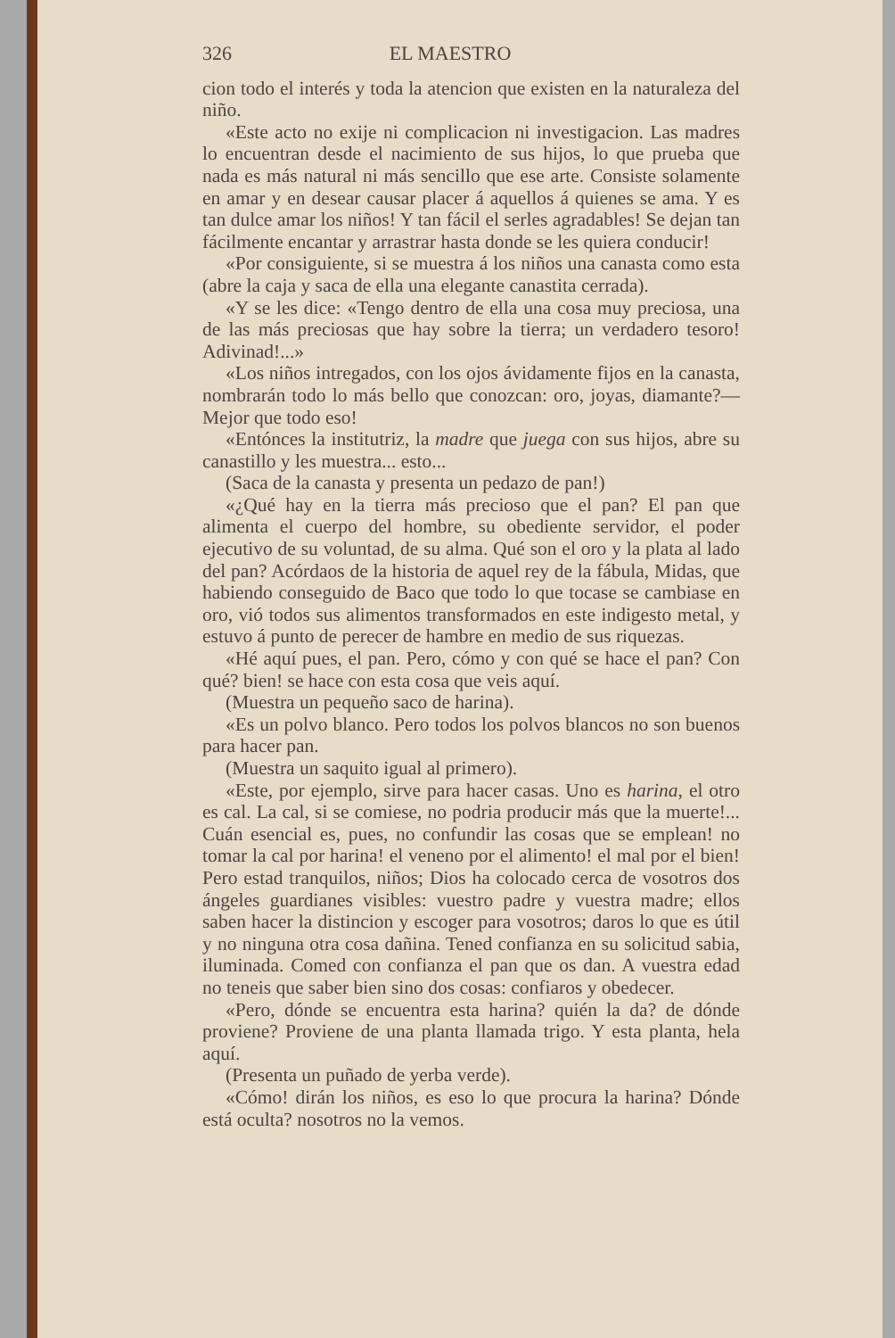326 EL MAESTRO
cion todo el interés y toda la atencion que existen en la naturaleza del niño.
«Este acto no exije ni complicacion ni investigacion. Las madres lo encuentran desde el nacimiento de sus hijos, lo que prueba que nada es más natural ni más sencillo que ese arte. Consiste solamente en amar y en desear causar placer á aquellos á quienes se ama. Y es tan dulce amar los niños! Y tan fácil el serles agradables! Se dejan tan fácilmente encantar y arrastrar hasta donde se les quiera conducir!
«Por consiguiente, si se muestra á los niños una canasta como esta (abre la caja y saca de ella una elegante canastita cerrada).
«Y se les dice: «Tengo dentro de ella una cosa muy preciosa, una de las más preciosas que hay sobre la tierra; un verdadero tesoro! Adivinad!...»
«Los niños intregados, con los ojos ávidamente fijos en la canasta, nombrarán todo lo más bello que conozcan: oro, joyas, diamante?—Mejor que todo eso!
«Entónces la institutriz, la madre que juega con sus hijos, abre su canastillo y les muestra... esto...
(Saca de la canasta y presenta un pedazo de pan!)
«¿Qué hay en la tierra más precioso que el pan? El pan que alimenta el cuerpo del hombre, su obediente servidor, el poder ejecutivo de su voluntad, de su alma. Qué son el oro y la plata al lado del pan? Acórdaos de la historia de aquel rey de la fábula, Midas, que habiendo conseguido de Baco que todo lo que tocase se cambiase en oro, vió todos sus alimentos transformados en este indigesto metal, y estuvo á punto de perecer de hambre en medio de sus riquezas.
«Hé aquí pues, el pan. Pero, cómo y con qué se hace el pan? Con qué? bien! se hace con esta cosa que veis aquí.
(Muestra un pequeño saco de harina).
«Es un polvo blanco. Pero todos los polvos blancos no son buenos para hacer pan.
(Muestra un saquito igual al primero).
«Este, por ejemplo, sirve para hacer casas. Uno es harina, el otro es cal. La cal, si se comiese, no podria producir más que la muerte!... Cuán esencial es, pues, no confundir las cosas que se emplean! no tomar la cal por harina! el veneno por el alimento! el mal por el bien! Pero estad tranquilos, niños; Dios ha colocado cerca de vosotros dos ángeles guardianes visibles: vuestro padre y vuestra madre; ellos saben hacer la distincion y escoger para vosotros; daros lo que es útil y no ninguna otra cosa dañina. Tened confianza en su solicitud sabia, iluminada. Comed con confianza el pan que os dan. A vuestra edad no teneis que saber bien sino dos cosas: confiaros y obedecer.
«Pero, dónde se encuentra esta harina? quién la da? de dónde proviene? Proviene de una planta llamada trigo. Y esta planta, hela aquí.
(Presenta un puñado de yerba verde).
«Cómo! dirán los niños, es eso lo que procura la harina? Dónde está oculta? nosotros no la vemos.